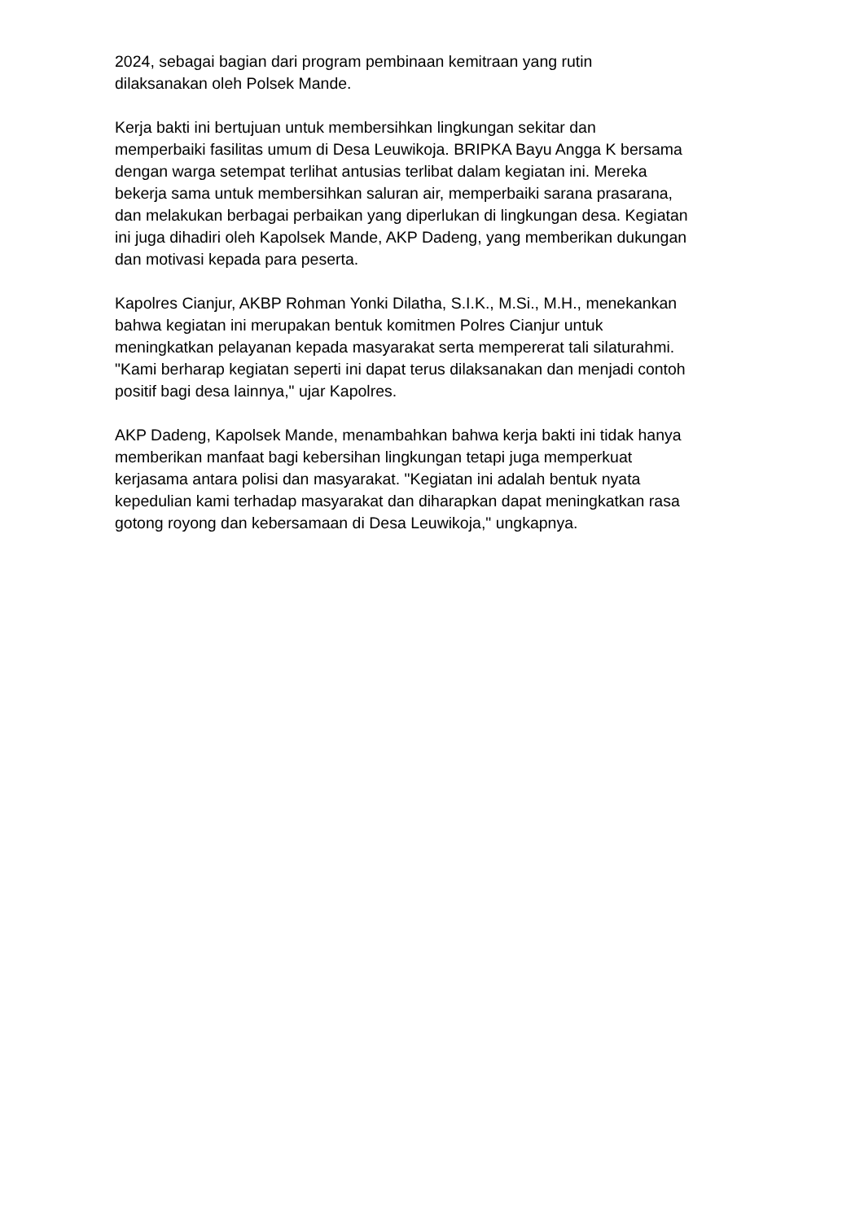2024, sebagai bagian dari program pembinaan kemitraan yang rutin
dilaksanakan oleh Polsek Mande.
Kerja bakti ini bertujuan untuk membersihkan lingkungan sekitar dan
memperbaiki fasilitas umum di Desa Leuwikoja. BRIPKA Bayu Angga K bersama
dengan warga setempat terlihat antusias terlibat dalam kegiatan ini. Mereka
bekerja sama untuk membersihkan saluran air, memperbaiki sarana prasarana,
dan melakukan berbagai perbaikan yang diperlukan di lingkungan desa. Kegiatan
ini juga dihadiri oleh Kapolsek Mande, AKP Dadeng, yang memberikan dukungan
dan motivasi kepada para peserta.
Kapolres Cianjur, AKBP Rohman Yonki Dilatha, S.I.K., M.Si., M.H., menekankan
bahwa kegiatan ini merupakan bentuk komitmen Polres Cianjur untuk
meningkatkan pelayanan kepada masyarakat serta mempererat tali silaturahmi.
"Kami berharap kegiatan seperti ini dapat terus dilaksanakan dan menjadi contoh
positif bagi desa lainnya," ujar Kapolres.
AKP Dadeng, Kapolsek Mande, menambahkan bahwa kerja bakti ini tidak hanya
memberikan manfaat bagi kebersihan lingkungan tetapi juga memperkuat
kerjasama antara polisi dan masyarakat. "Kegiatan ini adalah bentuk nyata
kepedulian kami terhadap masyarakat dan diharapkan dapat meningkatkan rasa
gotong royong dan kebersamaan di Desa Leuwikoja," ungkapnya.